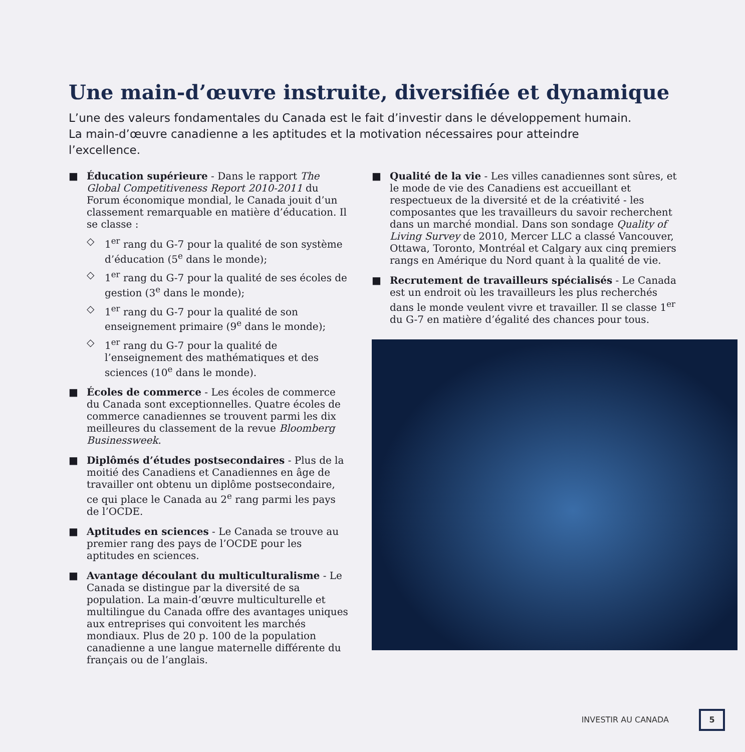Une main-d’œuvre instruite, diversifiée et dynamique
L’une des valeurs fondamentales du Canada est le fait d’investir dans le développement humain. La main-d’œuvre canadienne a les aptitudes et la motivation nécessaires pour atteindre l’excellence.
■ Éducation supérieure - Dans le rapport The Global Competitiveness Report 2010-2011 du Forum économique mondial, le Canada jouit d’un classement remarquable en matière d’éducation. Il se classe :
◇ 1<sup>er</sup> rang du G-7 pour la qualité de son système d’éducation (5<sup>e</sup> dans le monde);
◇ 1<sup>er</sup> rang du G-7 pour la qualité de ses écoles de gestion (3<sup>e</sup> dans le monde);
◇ 1<sup>er</sup> rang du G-7 pour la qualité de son enseignement primaire (9<sup>e</sup> dans le monde);
◇ 1<sup>er</sup> rang du G-7 pour la qualité de l’enseignement des mathématiques et des sciences (10<sup>e</sup> dans le monde).
■ Écoles de commerce - Les écoles de commerce du Canada sont exceptionnelles. Quatre écoles de commerce canadiennes se trouvent parmi les dix meilleures du classement de la revue Bloomberg Businessweek.
■ Diplômés d’études postsecondaires - Plus de la moitié des Canadiens et Canadiennes en âge de travailler ont obtenu un diplôme postsecondaire, ce qui place le Canada au 2<sup>e</sup> rang parmi les pays de l’OCDE.
■ Aptitudes en sciences - Le Canada se trouve au premier rang des pays de l’OCDE pour les aptitudes en sciences.
■ Avantage découlant du multiculturalisme - Le Canada se distingue par la diversité de sa population. La main-d’œuvre multiculturelle et multilingue du Canada offre des avantages uniques aux entreprises qui convoitent les marchés mondiaux. Plus de 20 p. 100 de la population canadienne a une langue maternelle différente du français ou de l’anglais.
■ Qualité de la vie - Les villes canadiennes sont sûres, et le mode de vie des Canadiens est accueillant et respectueux de la diversité et de la créativité - les composantes que les travailleurs du savoir recherchent dans un marché mondial. Dans son sondage Quality of Living Survey de 2010, Mercer LLC a classé Vancouver, Ottawa, Toronto, Montréal et Calgary aux cinq premiers rangs en Amérique du Nord quant à la qualité de vie.
■ Recrutement de travailleurs spécialisés - Le Canada est un endroit où les travailleurs les plus recherchés dans le monde veulent vivre et travailler. Il se classe 1<sup>er</sup> du G-7 en matière d’égalité des chances pour tous.
INVESTIR AU CANADA 5